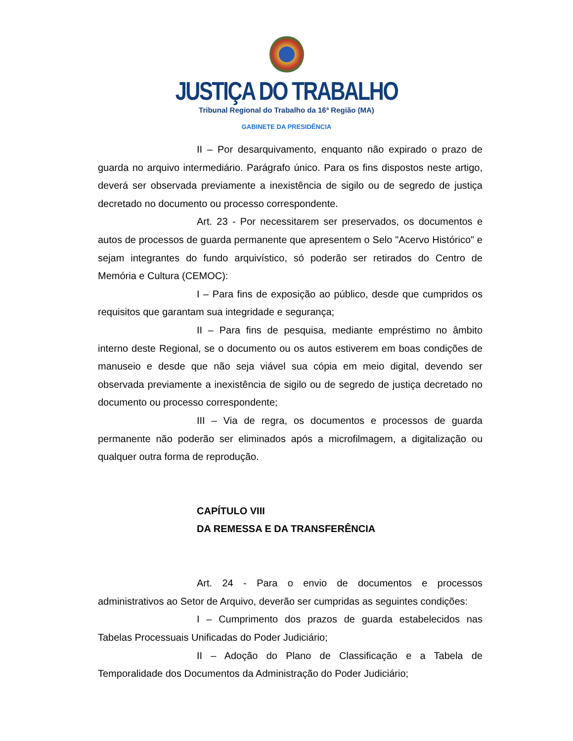JUSTIÇA DO TRABALHO
Tribunal Regional do Trabalho da 16ª Região (MA)
GABINETE DA PRESIDÊNCIA
II – Por desarquivamento, enquanto não expirado o prazo de guarda no arquivo intermediário. Parágrafo único. Para os fins dispostos neste artigo, deverá ser observada previamente a inexistência de sigilo ou de segredo de justiça decretado no documento ou processo correspondente.
Art. 23 - Por necessitarem ser preservados, os documentos e autos de processos de guarda permanente que apresentem o Selo "Acervo Histórico" e sejam integrantes do fundo arquivístico, só poderão ser retirados do Centro de Memória e Cultura (CEMOC):
I – Para fins de exposição ao público, desde que cumpridos os requisitos que garantam sua integridade e segurança;
II – Para fins de pesquisa, mediante empréstimo no âmbito interno deste Regional, se o documento ou os autos estiverem em boas condições de manuseio e desde que não seja viável sua cópia em meio digital, devendo ser observada previamente a inexistência de sigilo ou de segredo de justiça decretado no documento ou processo correspondente;
III – Via de regra, os documentos e processos de guarda permanente não poderão ser eliminados após a microfilmagem, a digitalização ou qualquer outra forma de reprodução.
CAPÍTULO VIII
DA REMESSA E DA TRANSFERÊNCIA
Art. 24 - Para o envio de documentos e processos administrativos ao Setor de Arquivo, deverão ser cumpridas as seguintes condições:
I – Cumprimento dos prazos de guarda estabelecidos nas Tabelas Processuais Unificadas do Poder Judiciário;
II – Adoção do Plano de Classificação e a Tabela de Temporalidade dos Documentos da Administração do Poder Judiciário;